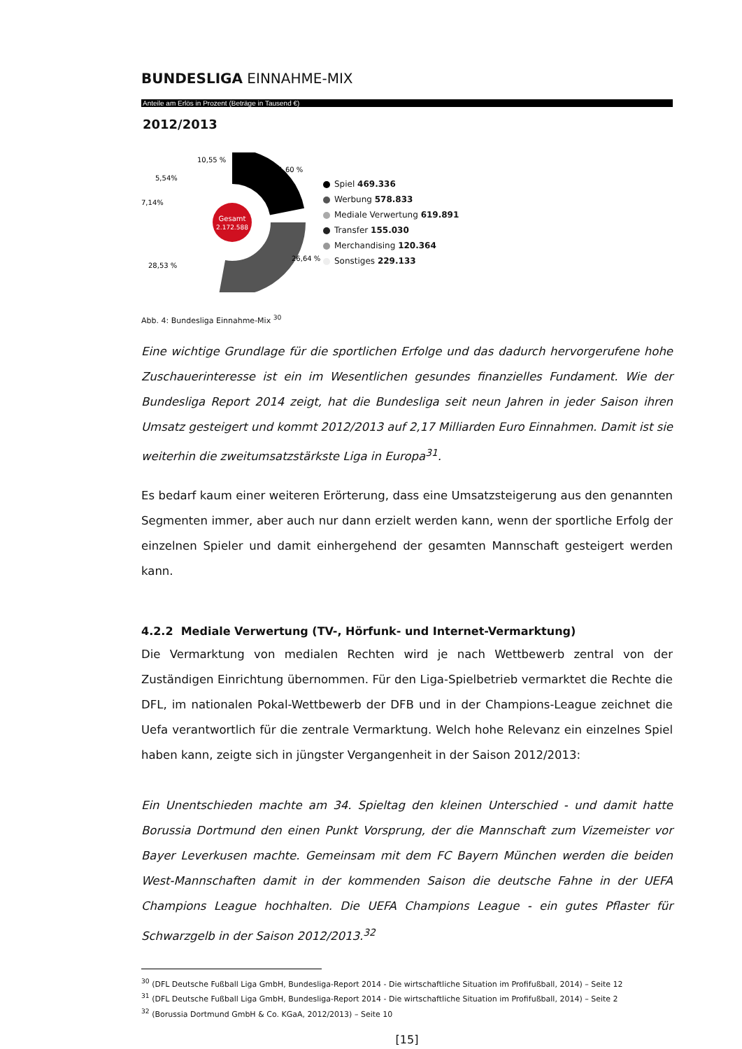BUNDESLIGA EINNAHME-MIX
Anteile am Erlös in Prozent (Beträge in Tausend €)
2012/2013
Gesamt
2.172.588
10,55 %
21,60 %
5,54%
7,14%
28,53 %
26,64 %
Spiel 469.336
Werbung 578.833
Mediale Verwertung 619.891
Transfer 155.030
Merchandising 120.364
Sonstiges 229.133
Abb. 4: Bundesliga Einnahme-Mix <sup>30</sup>
Eine wichtige Grundlage für die sportlichen Erfolge und das dadurch hervorgerufene hohe Zuschauerinteresse ist ein im Wesentlichen gesundes finanzielles Fundament. Wie der Bundesliga Report 2014 zeigt, hat die Bundesliga seit neun Jahren in jeder Saison ihren Umsatz gesteigert und kommt 2012/2013 auf 2,17 Milliarden Euro Einnahmen. Damit ist sie weiterhin die zweitumsatzstärkste Liga in Europa<sup>31</sup>.
Es bedarf kaum einer weiteren Erörterung, dass eine Umsatzsteigerung aus den genannten Segmenten immer, aber auch nur dann erzielt werden kann, wenn der sportliche Erfolg der einzelnen Spieler und damit einhergehend der gesamten Mannschaft gesteigert werden kann.
4.2.2 Mediale Verwertung (TV-, Hörfunk- und Internet-Vermarktung)
Die Vermarktung von medialen Rechten wird je nach Wettbewerb zentral von der Zuständigen Einrichtung übernommen. Für den Liga-Spielbetrieb vermarktet die Rechte die DFL, im nationalen Pokal-Wettbewerb der DFB und in der Champions-League zeichnet die Uefa verantwortlich für die zentrale Vermarktung. Welch hohe Relevanz ein einzelnes Spiel haben kann, zeigte sich in jüngster Vergangenheit in der Saison 2012/2013:
Ein Unentschieden machte am 34. Spieltag den kleinen Unterschied - und damit hatte Borussia Dortmund den einen Punkt Vorsprung, der die Mannschaft zum Vizemeister vor Bayer Leverkusen machte. Gemeinsam mit dem FC Bayern München werden die beiden West-Mannschaften damit in der kommenden Saison die deutsche Fahne in der UEFA Champions League hochhalten. Die UEFA Champions League - ein gutes Pflaster für Schwarzgelb in der Saison 2012/2013.<sup>32</sup>
<sup>30</sup> (DFL Deutsche Fußball Liga GmbH, Bundesliga-Report 2014 - Die wirtschaftliche Situation im Profifußball, 2014) – Seite 12
<sup>31</sup> (DFL Deutsche Fußball Liga GmbH, Bundesliga-Report 2014 - Die wirtschaftliche Situation im Profifußball, 2014) – Seite 2
<sup>32</sup> (Borussia Dortmund GmbH & Co. KGaA, 2012/2013) – Seite 10
[15]